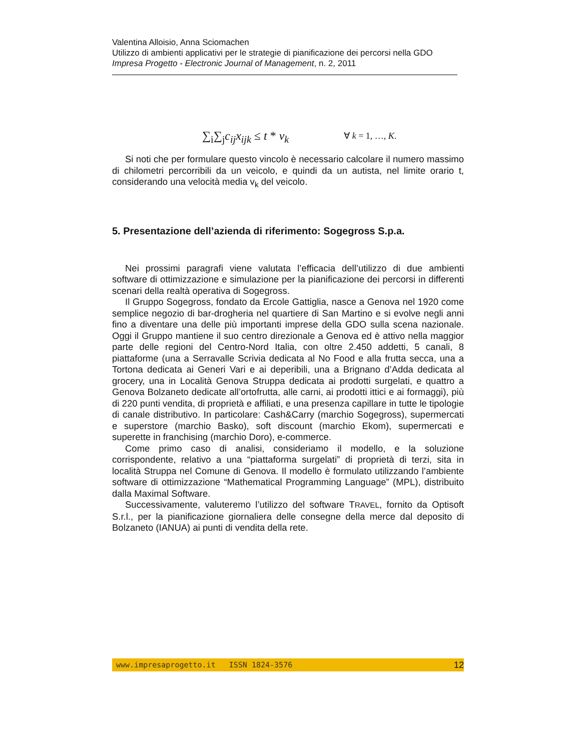Valentina Alloisio, Anna Sciomachen
Utilizzo di ambienti applicativi per le strategie di pianificazione dei percorsi nella GDO
Impresa Progetto - Electronic Journal of Management, n. 2, 2011
∑<sub>i</sub>∑<sub>j</sub>c<sub>ij</sub>x<sub>ijk</sub> ≤ t * v<sub>k</sub>
∀ k = 1, …, K.
Si noti che per formulare questo vincolo è necessario calcolare il numero massimo di chilometri percorribili da un veicolo, e quindi da un autista, nel limite orario t, considerando una velocità media v<sub>k</sub> del veicolo.
5. Presentazione dell’azienda di riferimento: Sogegross S.p.a.
Nei prossimi paragrafi viene valutata l’efficacia dell’utilizzo di due ambienti software di ottimizzazione e simulazione per la pianificazione dei percorsi in differenti scenari della realtà operativa di Sogegross.
Il Gruppo Sogegross, fondato da Ercole Gattiglia, nasce a Genova nel 1920 come semplice negozio di bar-drogheria nel quartiere di San Martino e si evolve negli anni fino a diventare una delle più importanti imprese della GDO sulla scena nazionale. Oggi il Gruppo mantiene il suo centro direzionale a Genova ed è attivo nella maggior parte delle regioni del Centro-Nord Italia, con oltre 2.450 addetti, 5 canali, 8 piattaforme (una a Serravalle Scrivia dedicata al No Food e alla frutta secca, una a Tortona dedicata ai Generi Vari e ai deperibili, una a Brignano d’Adda dedicata al grocery, una in Località Genova Struppa dedicata ai prodotti surgelati, e quattro a Genova Bolzaneto dedicate all’ortofrutta, alle carni, ai prodotti ittici e ai formaggi), più di 220 punti vendita, di proprietà e affiliati, e una presenza capillare in tutte le tipologie di canale distributivo. In particolare: Cash&Carry (marchio Sogegross), supermercati e superstore (marchio Basko), soft discount (marchio Ekom), supermercati e superette in franchising (marchio Doro), e-commerce.
Come primo caso di analisi, consideriamo il modello, e la soluzione corrispondente, relativo a una “piattaforma surgelati” di proprietà di terzi, sita in località Struppa nel Comune di Genova. Il modello è formulato utilizzando l’ambiente software di ottimizzazione “Mathematical Programming Language” (MPL), distribuito dalla Maximal Software.
Successivamente, valuteremo l’utilizzo del software TRAVEL, fornito da Optisoft S.r.l., per la pianificazione giornaliera delle consegne della merce dal deposito di Bolzaneto (IANUA) ai punti di vendita della rete.
www.impresaprogetto.it ISSN 1824-3576 12